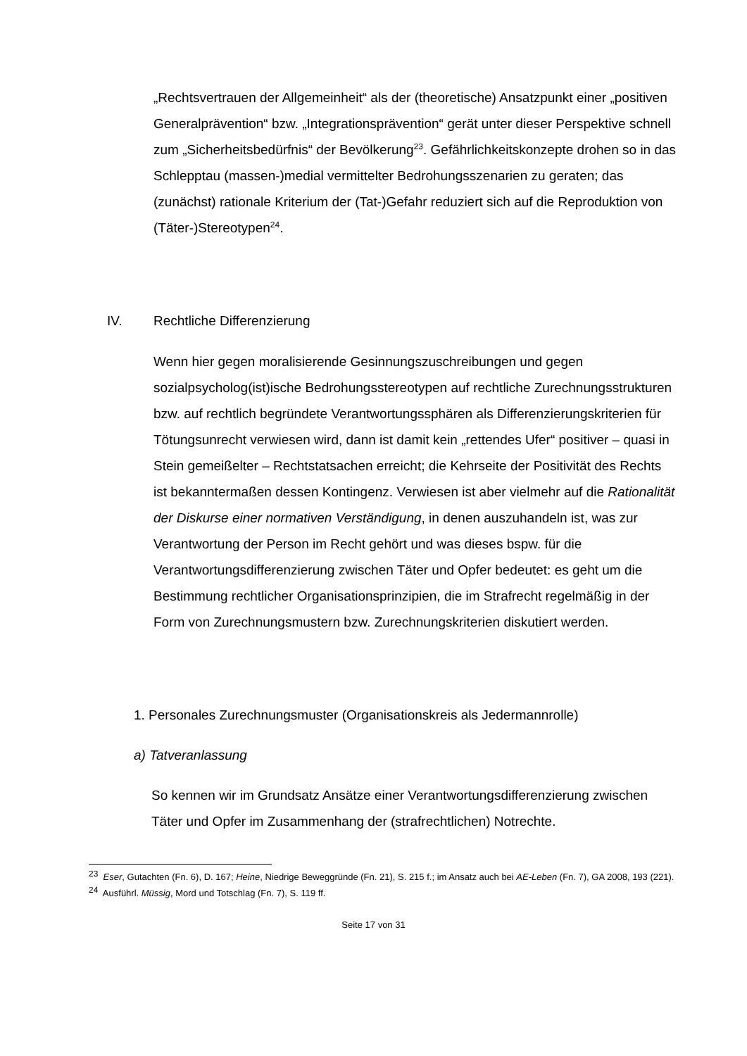„Rechtsvertrauen der Allgemeinheit“ als der (theoretische) Ansatzpunkt einer „positiven Generalprävention“ bzw. „Integrationsprävention“ gerät unter dieser Perspektive schnell zum „Sicherheitsbedürfnis“ der Bevölkerung<sup>23</sup>. Gefährlichkeitskonzepte drohen so in das Schlepptau (massen-)medial vermittelter Bedrohungsszenarien zu geraten; das (zunächst) rationale Kriterium der (Tat-)Gefahr reduziert sich auf die Reproduktion von (Täter-)Stereotypen<sup>24</sup>.
IV. Rechtliche Differenzierung
Wenn hier gegen moralisierende Gesinnungszuschreibungen und gegen sozialpsycholog(ist)ische Bedrohungsstereotypen auf rechtliche Zurechnungsstrukturen bzw. auf rechtlich begründete Verantwortungssphären als Differenzierungskriterien für Tötungsunrecht verwiesen wird, dann ist damit kein „rettendes Ufer“ positiver – quasi in Stein gemeißelter – Rechtstatsachen erreicht; die Kehrseite der Positivität des Rechts ist bekanntermaßen dessen Kontingenz. Verwiesen ist aber vielmehr auf die Rationalität der Diskurse einer normativen Verständigung, in denen auszuhandeln ist, was zur Verantwortung der Person im Recht gehört und was dieses bspw. für die Verantwortungsdifferenzierung zwischen Täter und Opfer bedeutet: es geht um die Bestimmung rechtlicher Organisationsprinzipien, die im Strafrecht regelmäßig in der Form von Zurechnungsmustern bzw. Zurechnungskriterien diskutiert werden.
1. Personales Zurechnungsmuster (Organisationskreis als Jedermannrolle)
a) Tatveranlassung
So kennen wir im Grundsatz Ansätze einer Verantwortungsdifferenzierung zwischen Täter und Opfer im Zusammenhang der (strafrechtlichen) Notrechte.
<sup>23</sup> Eser, Gutachten (Fn. 6), D. 167; Heine, Niedrige Beweggründe (Fn. 21), S. 215 f.; im Ansatz auch bei AE-Leben (Fn. 7), GA 2008, 193 (221).
<sup>24</sup> Ausführl. Müssig, Mord und Totschlag (Fn. 7), S. 119 ff.
Seite 17 von 31